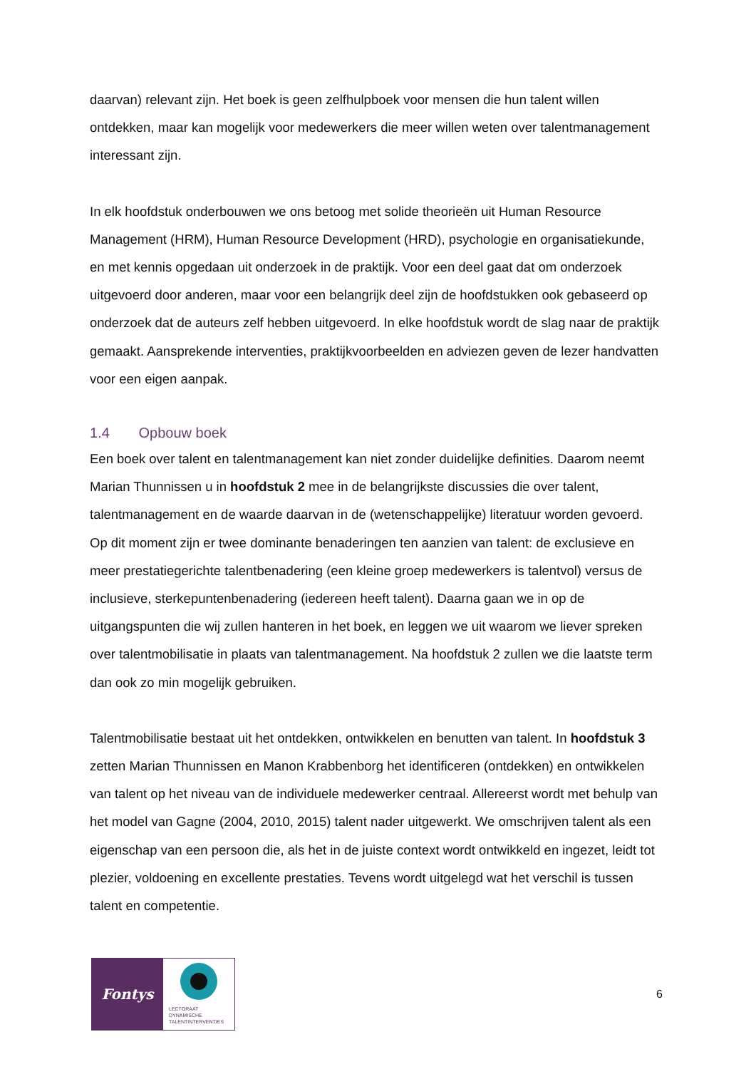daarvan) relevant zijn. Het boek is geen zelfhulpboek voor mensen die hun talent willen ontdekken, maar kan mogelijk voor medewerkers die meer willen weten over talentmanagement interessant zijn.
In elk hoofdstuk onderbouwen we ons betoog met solide theorieën uit Human Resource Management (HRM), Human Resource Development (HRD), psychologie en organisatiekunde, en met kennis opgedaan uit onderzoek in de praktijk. Voor een deel gaat dat om onderzoek uitgevoerd door anderen, maar voor een belangrijk deel zijn de hoofdstukken ook gebaseerd op onderzoek dat de auteurs zelf hebben uitgevoerd. In elke hoofdstuk wordt de slag naar de praktijk gemaakt. Aansprekende interventies, praktijkvoorbeelden en adviezen geven de lezer handvatten voor een eigen aanpak.
1.4 Opbouw boek
Een boek over talent en talentmanagement kan niet zonder duidelijke definities. Daarom neemt Marian Thunnissen u in hoofdstuk 2 mee in de belangrijkste discussies die over talent, talentmanagement en de waarde daarvan in de (wetenschappelijke) literatuur worden gevoerd. Op dit moment zijn er twee dominante benaderingen ten aanzien van talent: de exclusieve en meer prestatiegerichte talentbenadering (een kleine groep medewerkers is talentvol) versus de inclusieve, sterkepuntenbenadering (iedereen heeft talent). Daarna gaan we in op de uitgangspunten die wij zullen hanteren in het boek, en leggen we uit waarom we liever spreken over talentmobilisatie in plaats van talentmanagement. Na hoofdstuk 2 zullen we die laatste term dan ook zo min mogelijk gebruiken.
Talentmobilisatie bestaat uit het ontdekken, ontwikkelen en benutten van talent. In hoofdstuk 3 zetten Marian Thunnissen en Manon Krabbenborg het identificeren (ontdekken) en ontwikkelen van talent op het niveau van de individuele medewerker centraal. Allereerst wordt met behulp van het model van Gagne (2004, 2010, 2015) talent nader uitgewerkt. We omschrijven talent als een eigenschap van een persoon die, als het in de juiste context wordt ontwikkeld en ingezet, leidt tot plezier, voldoening en excellente prestaties. Tevens wordt uitgelegd wat het verschil is tussen talent en competentie.
Fontys
LECTORAAT
DYNAMISCHE
TALENTINTERVENTIES
6